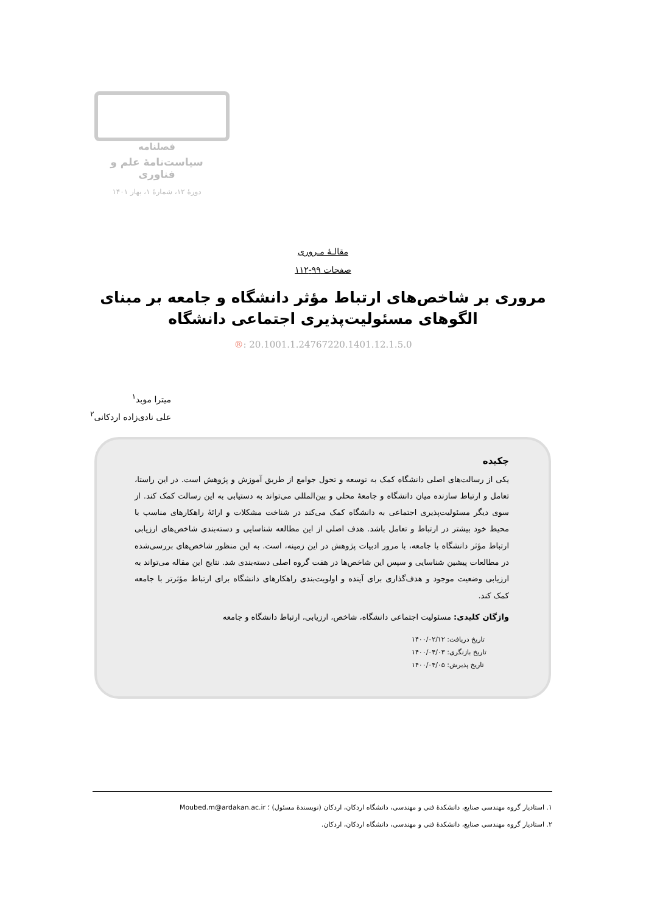فصلنامه
سیاست‌نامۀ علم و فناوری
دورۀ ۱۲، شمارۀ ۱، بهار ۱۴۰۱
مقالـۀ مـروری
صفحات ۹۹-۱۱۲
مروری بر شاخص‌های ارتباط مؤثر دانشگاه و جامعه بر مبنای الگوهای مسئولیت‌پذیری اجتماعی دانشگاه
®: 20.1001.1.24767220.1401.12.1.5.0
میترا موبد<sup>۱</sup>
علی نادی‌زاده اردکانی<sup>۲</sup>
چکیده
یکی از رسالت‌های اصلی دانشگاه کمک به توسعه و تحول جوامع از طریق آموزش و پژوهش است. در این راستا، تعامل و ارتباط سازنده میان دانشگاه و جامعۀ محلی و بین‌المللی می‌تواند به دستیابی به این رسالت کمک کند. از سوی دیگر مسئولیت‌پذیری اجتماعی به دانشگاه کمک می‌کند در شناخت مشکلات و ارائۀ راهکارهای مناسب با محیط خود بیشتر در ارتباط و تعامل باشد. هدف اصلی از این مطالعه شناسایی و دسته‌بندی شاخص‌های ارزیابی ارتباط مؤثر دانشگاه با جامعه، با مرور ادبیات پژوهش در این زمینه، است. به این منظور شاخص‌های بررسی‌شده در مطالعات پیشین شناسایی و سپس این شاخص‌ها در هفت گروه اصلی دسته‌بندی شد. نتایج این مقاله می‌تواند به ارزیابی وضعیت موجود و هدف‌گذاری برای آینده و اولویت‌بندی راهکارهای دانشگاه برای ارتباط مؤثرتر با جامعه کمک کند.
واژگان کلیدی: مسئولیت اجتماعی دانشگاه، شاخص، ارزیابی، ارتباط دانشگاه و جامعه
تاریخ دریافت: ۱۴۰۰/۰۲/۱۲
تاریخ بازنگری: ۱۴۰۰/۰۴/۰۳
تاریخ پذیرش: ۱۴۰۰/۰۴/۰۵
۱. استادیار گروه مهندسی صنایع، دانشکدۀ فنی و مهندسی، دانشگاه اردکان، اردکان (نویسندۀ مسئول) ؛ Moubed.m@ardakan.ac.ir
۲. استادیار گروه مهندسی صنایع، دانشکدۀ فنی و مهندسی، دانشگاه اردکان، اردکان.